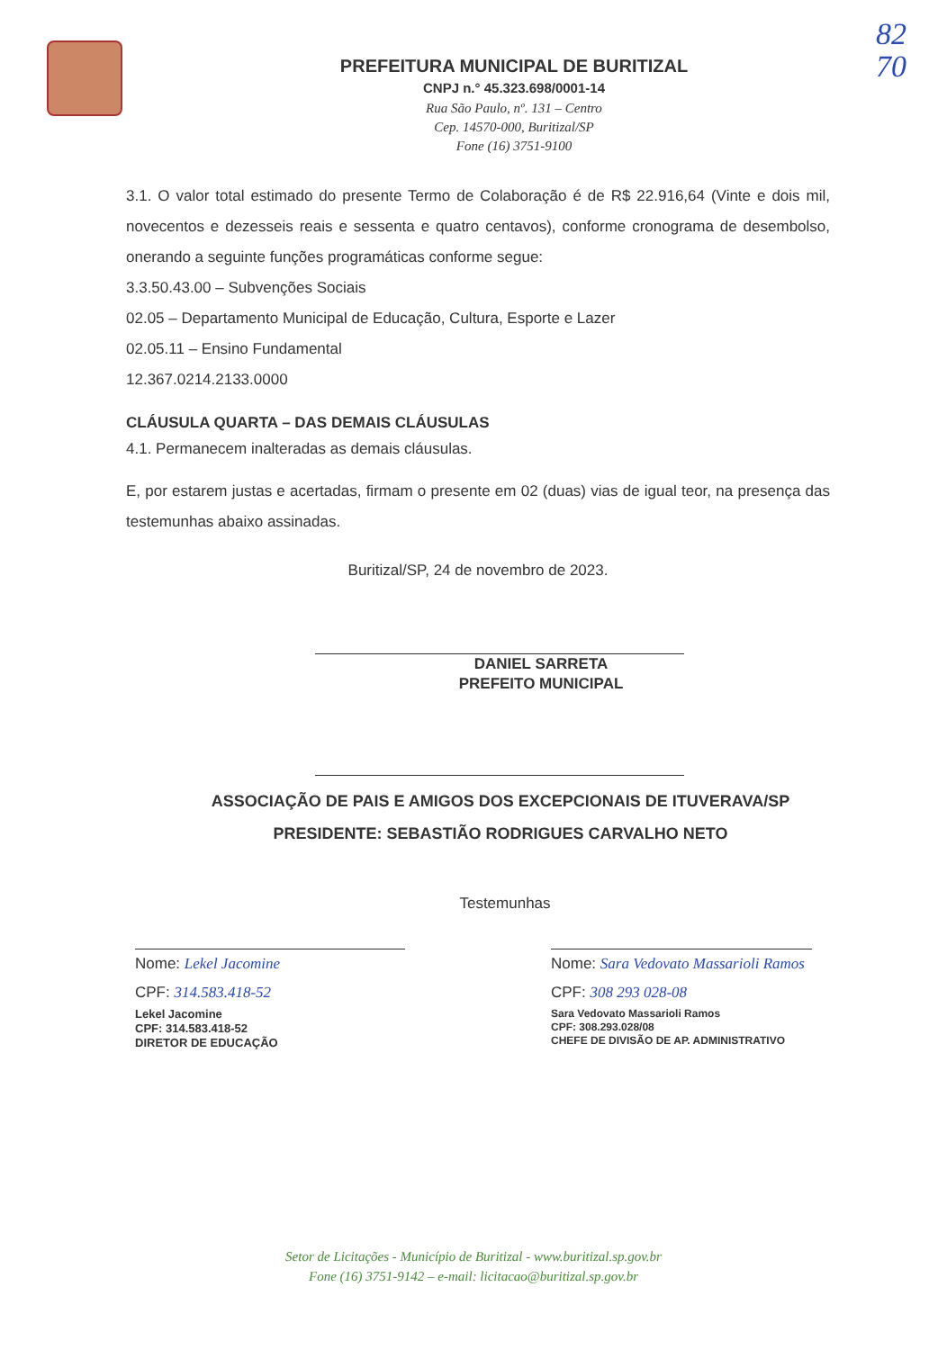82
70
PREFEITURA MUNICIPAL DE BURITIZAL
CNPJ n.° 45.323.698/0001-14
Rua São Paulo, nº. 131 – Centro
Cep. 14570-000, Buritizal/SP
Fone (16) 3751-9100
3.1. O valor total estimado do presente Termo de Colaboração é de R$ 22.916,64 (Vinte e dois mil, novecentos e dezesseis reais e sessenta e quatro centavos), conforme cronograma de desembolso, onerando a seguinte funções programáticas conforme segue:
3.3.50.43.00 – Subvenções Sociais
02.05 – Departamento Municipal de Educação, Cultura, Esporte e Lazer
02.05.11 – Ensino Fundamental
12.367.0214.2133.0000
CLÁUSULA QUARTA – DAS DEMAIS CLÁUSULAS
4.1. Permanecem inalteradas as demais cláusulas.
E, por estarem justas e acertadas, firmam o presente em 02 (duas) vias de igual teor, na presença das testemunhas abaixo assinadas.
Buritizal/SP, 24 de novembro de 2023.
DANIEL SARRETA
PREFEITO MUNICIPAL
ASSOCIAÇÃO DE PAIS E AMIGOS DOS EXCEPCIONAIS DE ITUVERAVA/SP
PRESIDENTE: SEBASTIÃO RODRIGUES CARVALHO NETO
Testemunhas
Nome: Lekel Jacomine
CPF: 314.583.418-52
Lekel Jacomine
CPF: 314.583.418-52
DIRETOR DE EDUCAÇÃO
Nome: Sara Vedovato Massarioli Ramos
CPF: 308 293 028-08
Sara Vedovato Massarioli Ramos
CPF: 308.293.028/08
CHEFE DE DIVISÃO DE AP. ADMINISTRATIVO
Setor de Licitações - Município de Buritizal - www.buritizal.sp.gov.br
Fone (16) 3751-9142 – e-mail: licitacao@buritizal.sp.gov.br